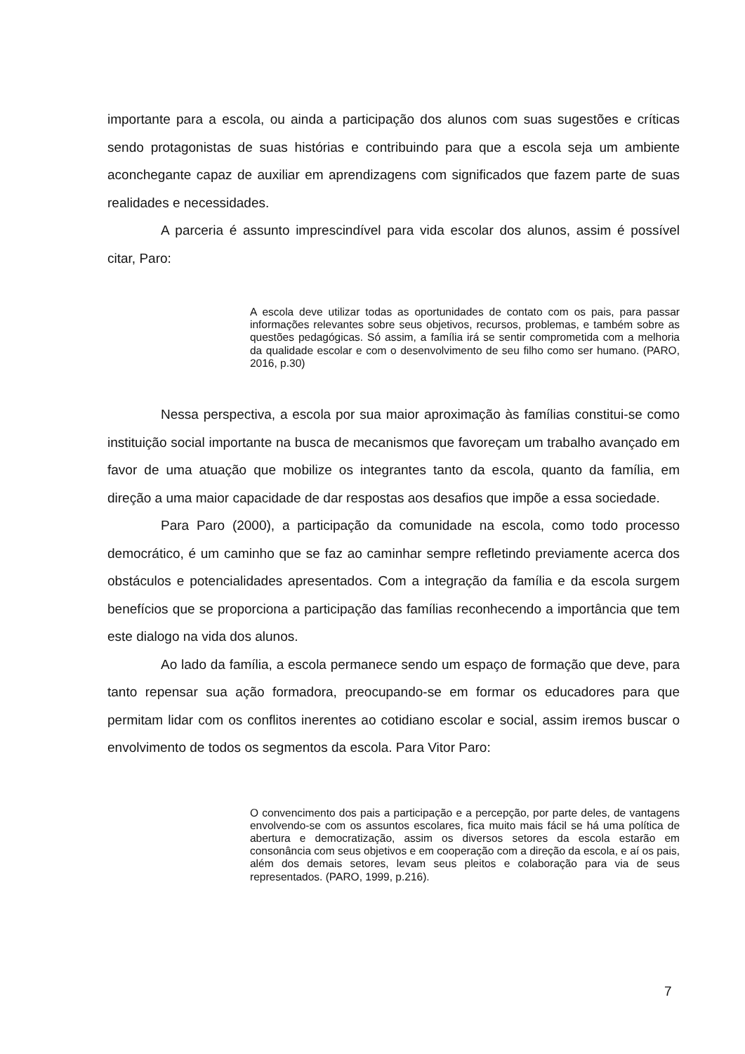importante para a escola, ou ainda a participação dos alunos com suas sugestões e críticas sendo protagonistas de suas histórias e contribuindo para que a escola seja um ambiente aconchegante capaz de auxiliar em aprendizagens com significados que fazem parte de suas realidades e necessidades.
A parceria é assunto imprescindível para vida escolar dos alunos, assim é possível citar, Paro:
A escola deve utilizar todas as oportunidades de contato com os pais, para passar informações relevantes sobre seus objetivos, recursos, problemas, e também sobre as questões pedagógicas. Só assim, a família irá se sentir comprometida com a melhoria da qualidade escolar e com o desenvolvimento de seu filho como ser humano. (PARO, 2016, p.30)
Nessa perspectiva, a escola por sua maior aproximação às famílias constitui-se como instituição social importante na busca de mecanismos que favoreçam um trabalho avançado em favor de uma atuação que mobilize os integrantes tanto da escola, quanto da família, em direção a uma maior capacidade de dar respostas aos desafios que impõe a essa sociedade.
Para Paro (2000), a participação da comunidade na escola, como todo processo democrático, é um caminho que se faz ao caminhar sempre refletindo previamente acerca dos obstáculos e potencialidades apresentados. Com a integração da família e da escola surgem benefícios que se proporciona a participação das famílias reconhecendo a importância que tem este dialogo na vida dos alunos.
Ao lado da família, a escola permanece sendo um espaço de formação que deve, para tanto repensar sua ação formadora, preocupando-se em formar os educadores para que permitam lidar com os conflitos inerentes ao cotidiano escolar e social, assim iremos buscar o envolvimento de todos os segmentos da escola. Para Vitor Paro:
O convencimento dos pais a participação e a percepção, por parte deles, de vantagens envolvendo-se com os assuntos escolares, fica muito mais fácil se há uma política de abertura e democratização, assim os diversos setores da escola estarão em consonância com seus objetivos e em cooperação com a direção da escola, e aí os pais, além dos demais setores, levam seus pleitos e colaboração para via de seus representados. (PARO, 1999, p.216).
7